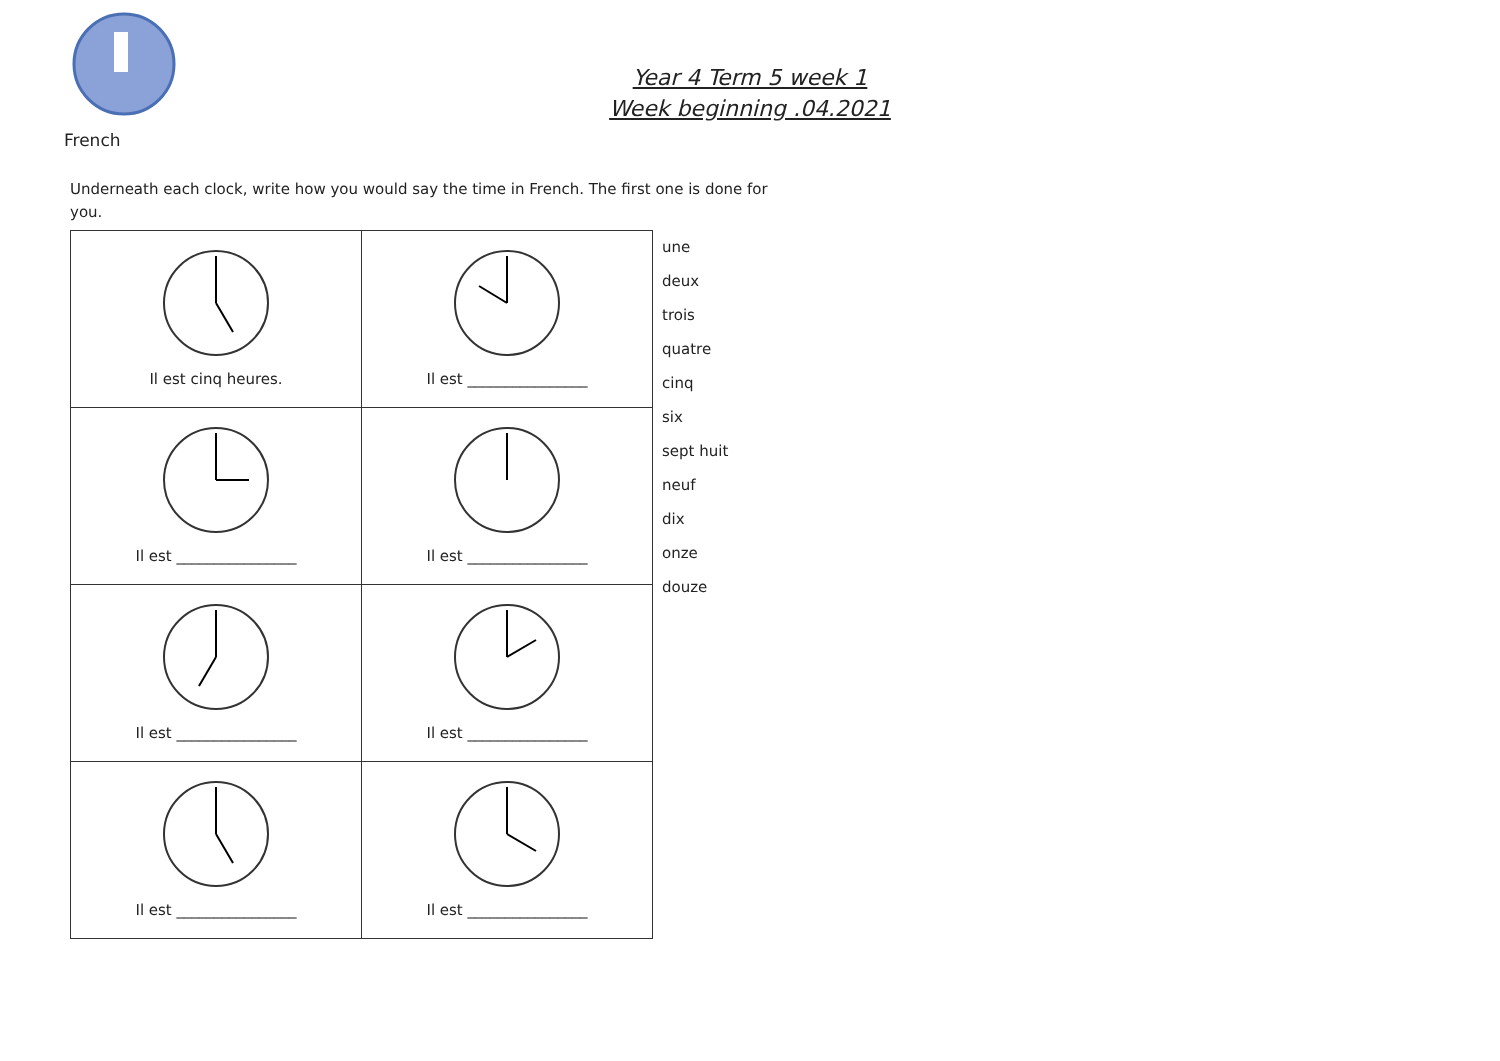Year 4 Term 5 week 1
Week beginning .04.2021
French
Underneath each clock, write how you would say the time in French. The first one is done for you.
| Il est cinq heures. | Il est ________________ |
| Il est ________________ | Il est ________________ |
| Il est ________________ | Il est ________________ |
| Il est ________________ | Il est ________________ |
une
deux
trois
quatre
cinq
six
sept huit
neuf
dix
onze
douze